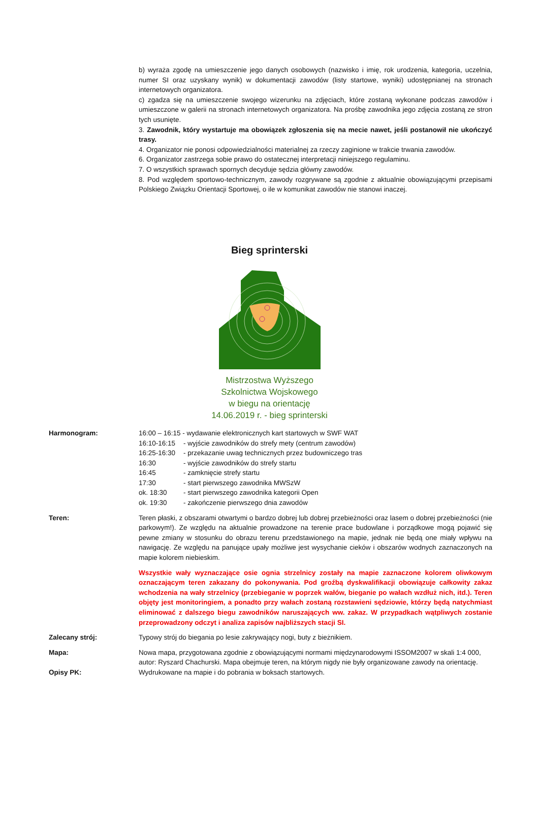b) wyraża zgodę na umieszczenie jego danych osobowych (nazwisko i imię, rok urodzenia, kategoria, uczelnia, numer SI oraz uzyskany wynik) w dokumentacji zawodów (listy startowe, wyniki) udostępnianej na stronach internetowych organizatora.
c) zgadza się na umieszczenie swojego wizerunku na zdjęciach, które zostaną wykonane podczas zawodów i umieszczone w galerii na stronach internetowych organizatora. Na prośbę zawodnika jego zdjęcia zostaną ze stron tych usunięte.
3. Zawodnik, który wystartuje ma obowiązek zgłoszenia się na mecie nawet, jeśli postanowił nie ukończyć trasy.
4. Organizator nie ponosi odpowiedzialności materialnej za rzeczy zaginione w trakcie trwania zawodów.
6. Organizator zastrzega sobie prawo do ostatecznej interpretacji niniejszego regulaminu.
7. O wszystkich sprawach spornych decyduje sędzia główny zawodów.
8. Pod względem sportowo-technicznym, zawody rozgrywane są zgodnie z aktualnie obowiązującymi przepisami Polskiego Związku Orientacji Sportowej, o ile w komunikat zawodów nie stanowi inaczej.
Bieg sprinterski
Mistrzostwa Wyższego
Szkolnictwa Wojskowego
w biegu na orientację
14.06.2019 r. - bieg sprinterski
Harmonogram:
| 16:00 – 16:15 - wydawanie elektronicznych kart startowych w SWF WAT | |
| 16:10-16:15 | - wyjście zawodników do strefy mety (centrum zawodów) |
| 16:25-16:30 | - przekazanie uwag technicznych przez budowniczego tras |
| 16:30 | - wyjście zawodników do strefy startu |
| 16:45 | - zamknięcie strefy startu |
| 17:30 | - start pierwszego zawodnika MWSzW |
| ok. 18:30 | - start pierwszego zawodnika kategorii Open |
| ok. 19:30 | - zakończenie pierwszego dnia zawodów |
Teren: Teren płaski, z obszarami otwartymi o bardzo dobrej lub dobrej przebieżności oraz lasem o dobrej przebieżności (nie parkowym!). Ze względu na aktualnie prowadzone na terenie prace budowlane i porządkowe mogą pojawić się pewne zmiany w stosunku do obrazu terenu przedstawionego na mapie, jednak nie będą one miały wpływu na nawigację. Ze względu na panujące upały możliwe jest wysychanie cieków i obszarów wodnych zaznaczonych na mapie kolorem niebieskim.
Wszystkie wały wyznaczające osie ognia strzelnicy zostały na mapie zaznaczone kolorem oliwkowym oznaczającym teren zakazany do pokonywania. Pod groźbą dyskwalifikacji obowiązuje całkowity zakaz wchodzenia na wały strzelnicy (przebieganie w poprzek wałów, bieganie po wałach wzdłuż nich, itd.). Teren objęty jest monitoringiem, a ponadto przy wałach zostaną rozstawieni sędziowie, którzy będą natychmiast eliminować z dalszego biegu zawodników naruszających ww. zakaz. W przypadkach wątpliwych zostanie przeprowadzony odczyt i analiza zapisów najbliższych stacji SI.
Zalecany strój: Typowy strój do biegania po lesie zakrywający nogi, buty z bieżnikiem.
Mapa: Nowa mapa, przygotowana zgodnie z obowiązującymi normami międzynarodowymi ISSOM2007 w skali 1:4 000, autor: Ryszard Chachurski. Mapa obejmuje teren, na którym nigdy nie były organizowane zawody na orientację.
Opisy PK: Wydrukowane na mapie i do pobrania w boksach startowych.